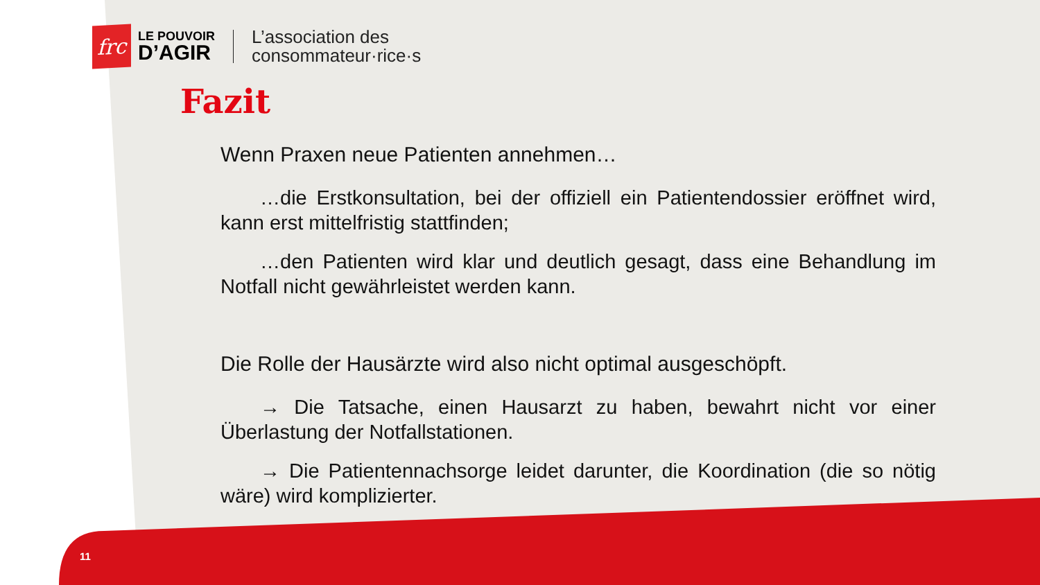frc
LE POUVOIR
D’AGIR
L’association des
consommateur·rice·s
Fazit
Wenn Praxen neue Patienten annehmen…
…die Erstkonsultation, bei der offiziell ein Patientendossier eröffnet wird, kann erst mittelfristig stattfinden;
…den Patienten wird klar und deutlich gesagt, dass eine Behandlung im Notfall nicht gewährleistet werden kann.
Die Rolle der Hausärzte wird also nicht optimal ausgeschöpft.
→ Die Tatsache, einen Hausarzt zu haben, bewahrt nicht vor einer Überlastung der Notfallstationen.
→ Die Patientennachsorge leidet darunter, die Koordination (die so nötig wäre) wird komplizierter.
11